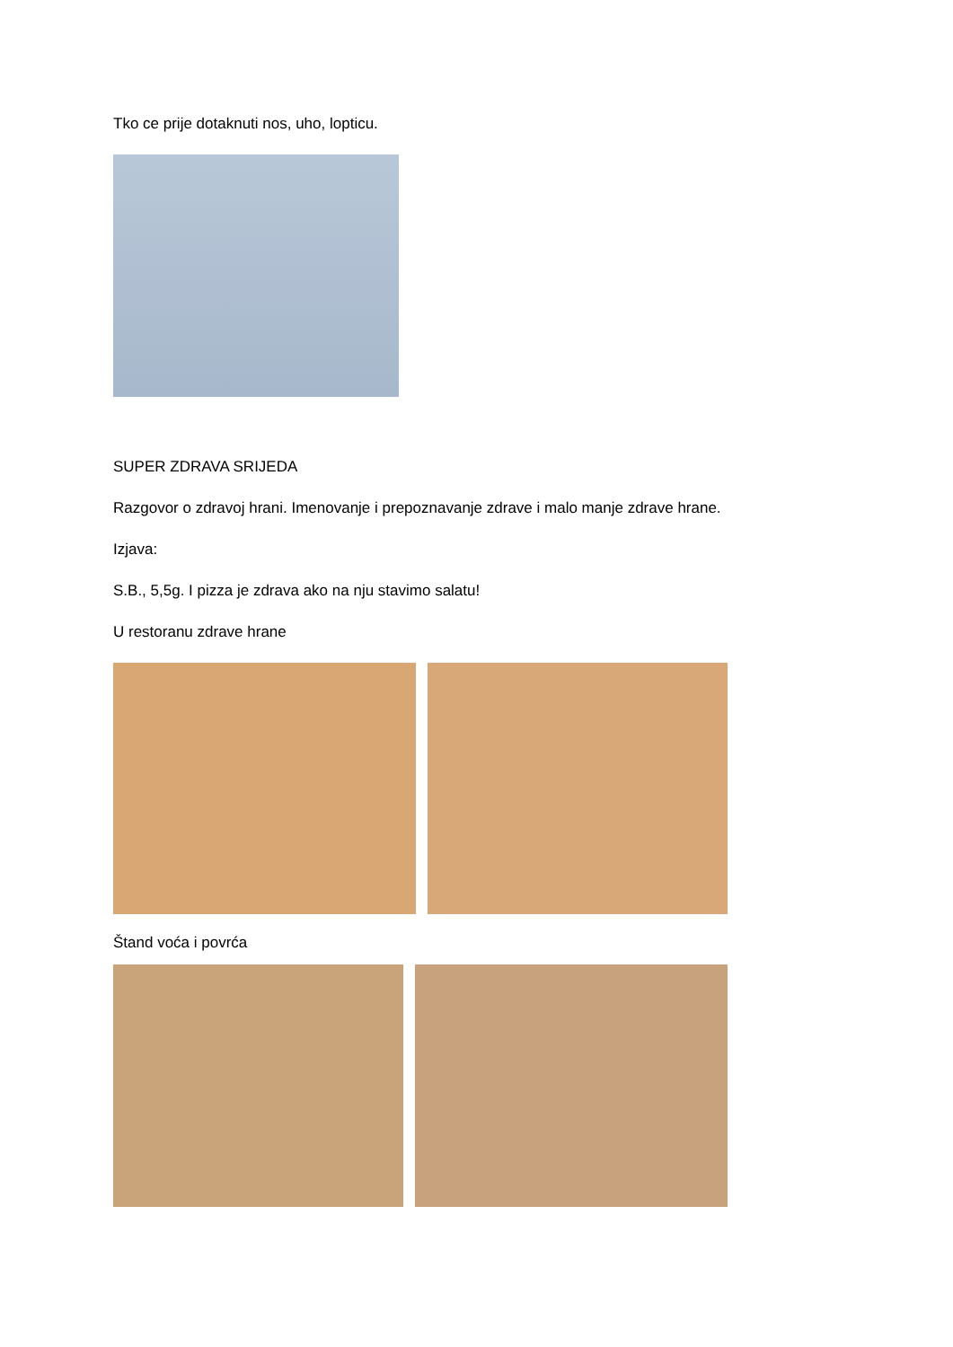Tko ce prije dotaknuti nos, uho, lopticu.
SUPER ZDRAVA SRIJEDA
Razgovor o zdravoj hrani. Imenovanje i prepoznavanje zdrave i malo manje zdrave hrane.
Izjava:
S.B., 5,5g. I pizza je zdrava ako na nju stavimo salatu!
U restoranu zdrave hrane
Štand voća i povrća